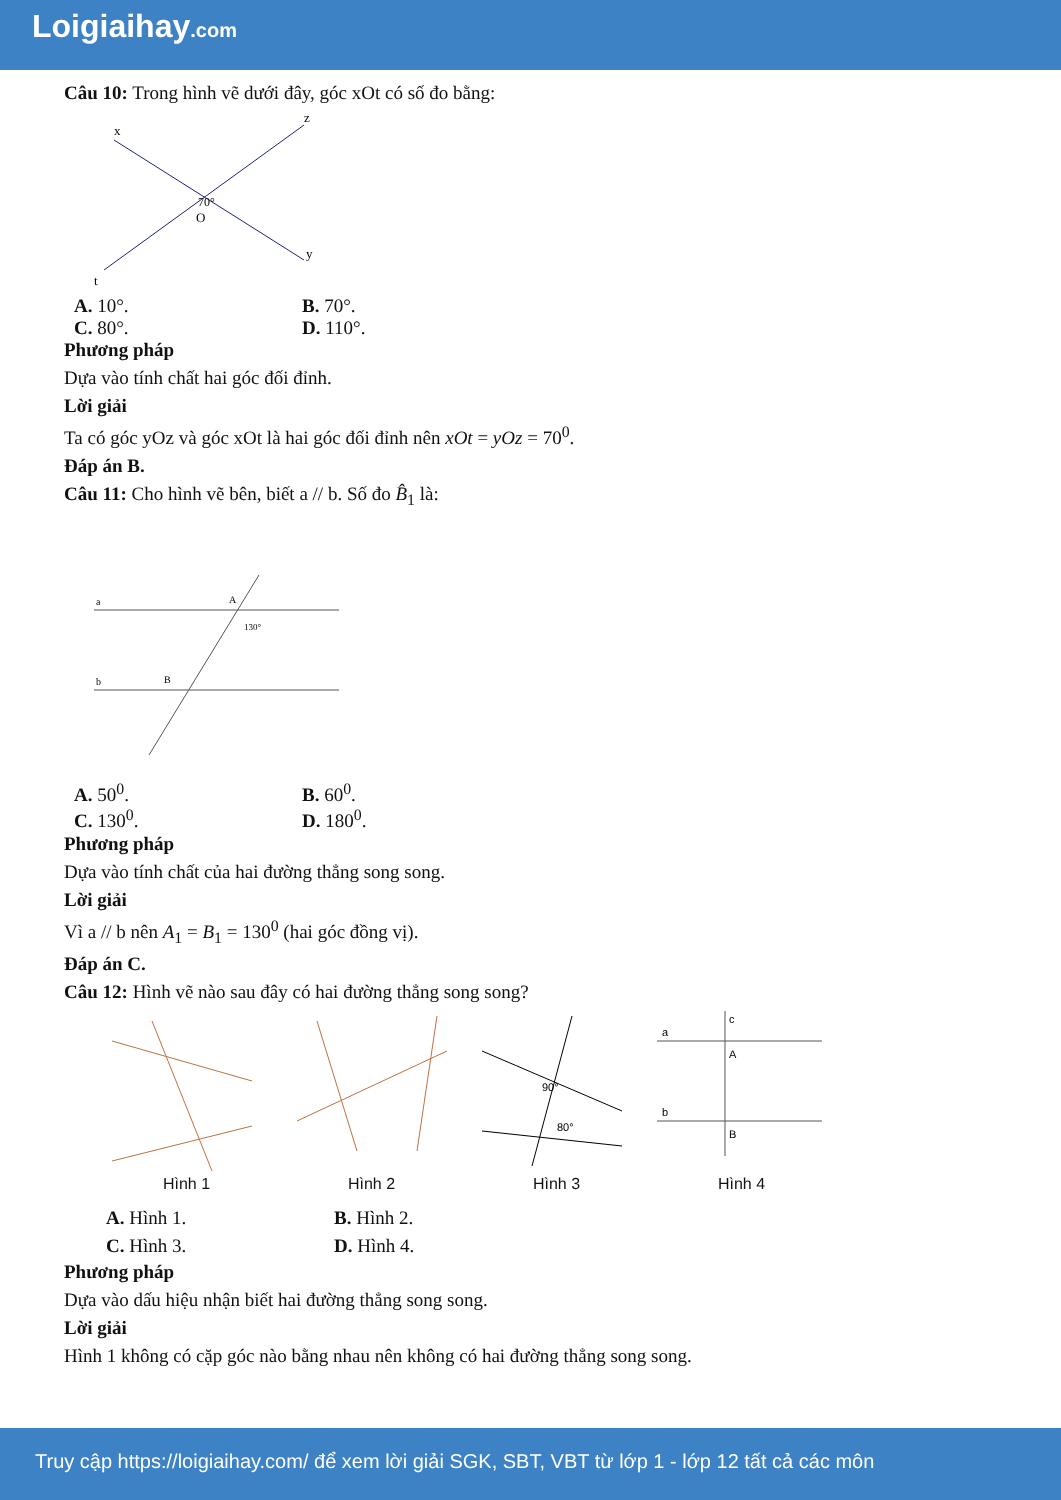Loigiaihay.com
Câu 10: Trong hình vẽ dưới đây, góc xOt có số đo bằng:
x
z
y
t
70°
O
A. 10°. B. 70°.
C. 80°. D. 110°.
Phương pháp
Dựa vào tính chất hai góc đối đỉnh.
Lời giải
Ta có góc yOz và góc xOt là hai góc đối đỉnh nên xOt = yOz = 70<sup>0</sup>.
Đáp án B.
Câu 11: Cho hình vẽ bên, biết a // b. Số đo B̂<sub>1</sub> là:
a
b
A
B
130°
A. 50<sup>0</sup>. B. 60<sup>0</sup>.
C. 130<sup>0</sup>. D. 180<sup>0</sup>.
Phương pháp
Dựa vào tính chất của hai đường thẳng song song.
Lời giải
Vì a // b nên A<sub>1</sub> = B<sub>1</sub> = 130<sup>0</sup> (hai góc đồng vị).
Đáp án C.
Câu 12: Hình vẽ nào sau đây có hai đường thẳng song song?
Hình 1
Hình 2
90°
80°
Hình 3
a
b
c
A
B
Hình 4
A. Hình 1. B. Hình 2.
C. Hình 3. D. Hình 4.
Phương pháp
Dựa vào dấu hiệu nhận biết hai đường thẳng song song.
Lời giải
Hình 1 không có cặp góc nào bằng nhau nên không có hai đường thẳng song song.
Truy cập https://loigiaihay.com/ để xem lời giải SGK, SBT, VBT từ lớp 1 - lớp 12 tất cả các môn